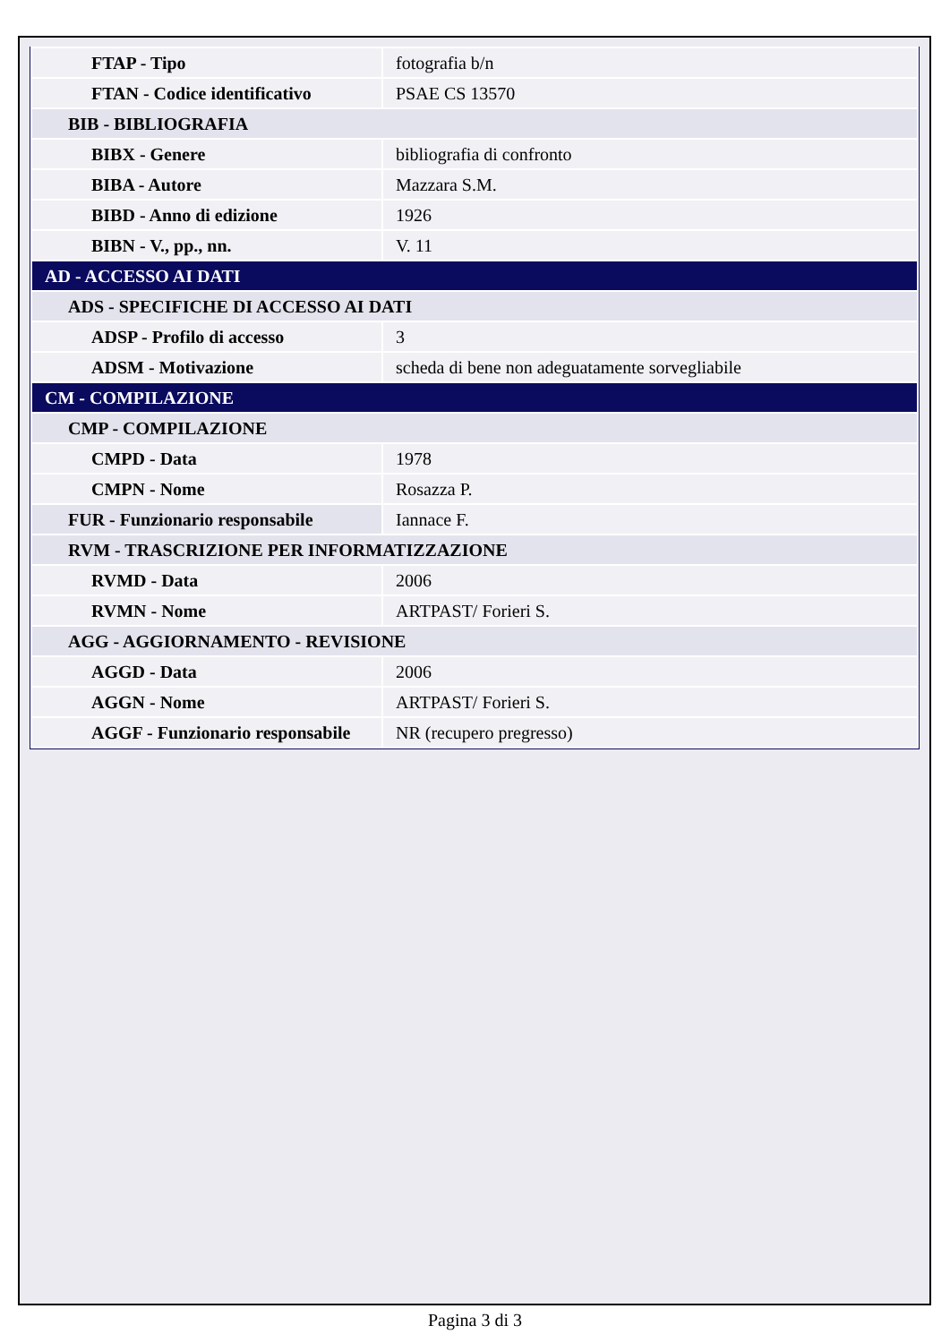| FTAP - Tipo | fotografia b/n |
| FTAN - Codice identificativo | PSAE CS 13570 |
| BIB - BIBLIOGRAFIA | |
| BIBX - Genere | bibliografia di confronto |
| BIBA - Autore | Mazzara S.M. |
| BIBD - Anno di edizione | 1926 |
| BIBN - V., pp., nn. | V. 11 |
| AD - ACCESSO AI DATI | |
| ADS - SPECIFICHE DI ACCESSO AI DATI | |
| ADSP - Profilo di accesso | 3 |
| ADSM - Motivazione | scheda di bene non adeguatamente sorvegliabile |
| CM - COMPILAZIONE | |
| CMP - COMPILAZIONE | |
| CMPD - Data | 1978 |
| CMPN - Nome | Rosazza P. |
| FUR - Funzionario responsabile | Iannace F. |
| RVM - TRASCRIZIONE PER INFORMATIZZAZIONE | |
| RVMD - Data | 2006 |
| RVMN - Nome | ARTPAST/ Forieri S. |
| AGG - AGGIORNAMENTO - REVISIONE | |
| AGGD - Data | 2006 |
| AGGN - Nome | ARTPAST/ Forieri S. |
| AGGF - Funzionario responsabile | NR (recupero pregresso) |
Pagina 3 di 3